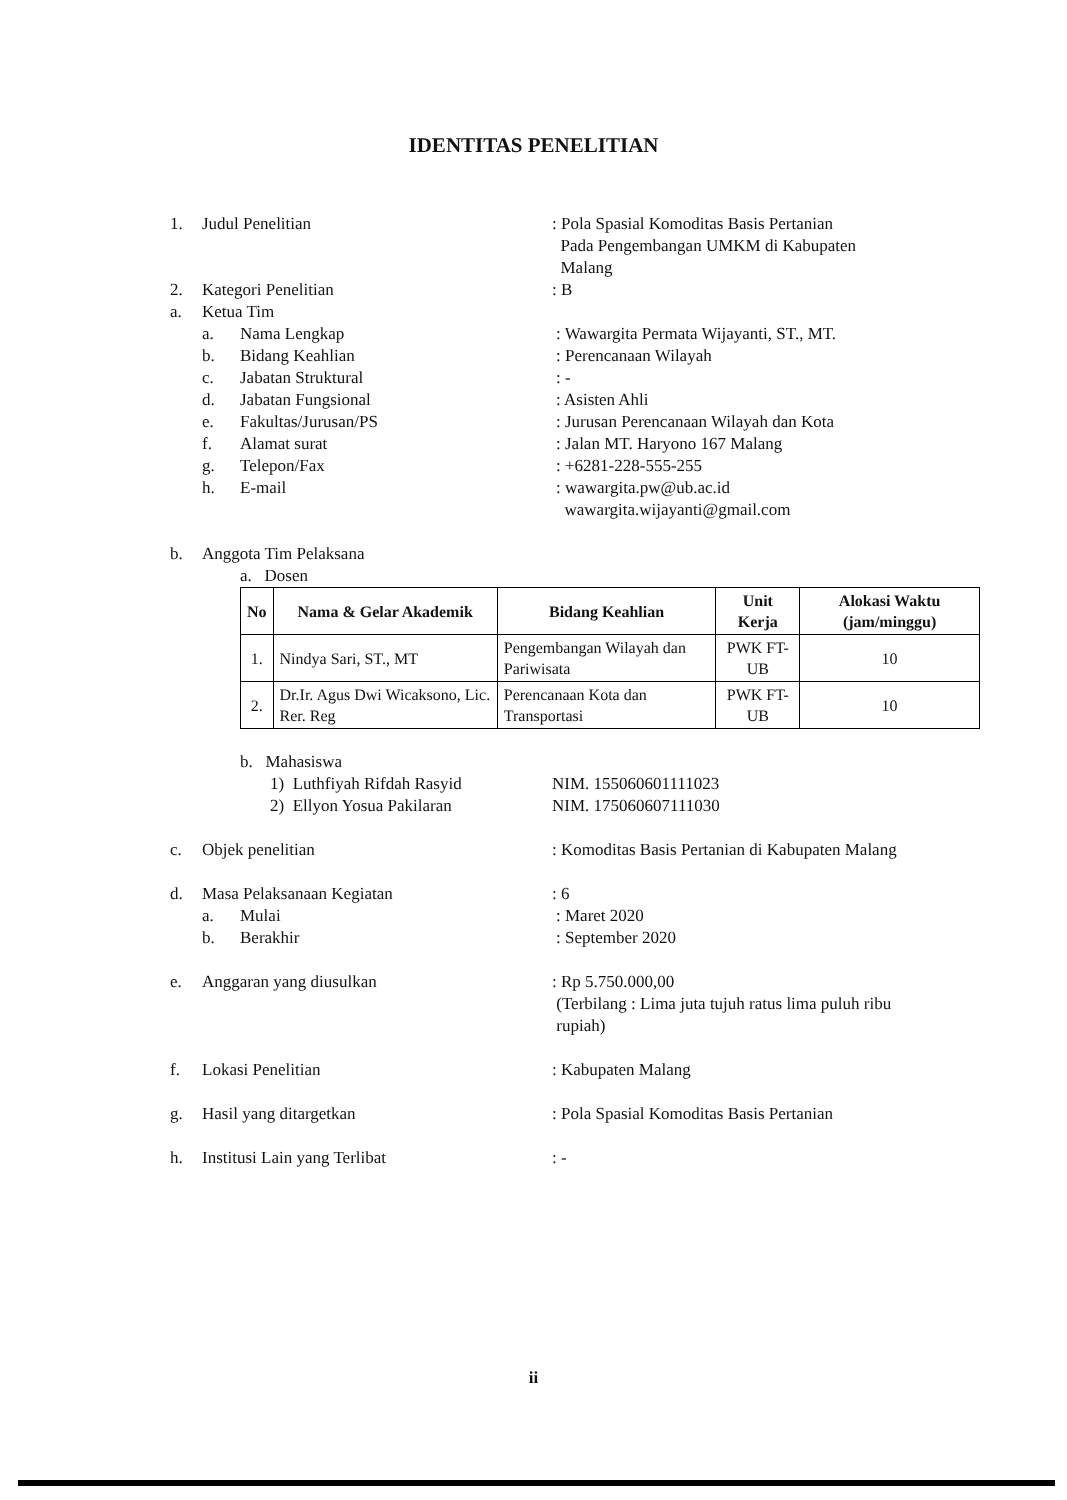IDENTITAS PENELITIAN
1. Judul Penelitian : Pola Spasial Komoditas Basis Pertanian
Pada Pengembangan UMKM di Kabupaten
Malang
2. Kategori Penelitian : B
a. Ketua Tim
a. Nama Lengkap : Wawargita Permata Wijayanti, ST., MT.
b. Bidang Keahlian : Perencanaan Wilayah
c. Jabatan Struktural : -
d. Jabatan Fungsional : Asisten Ahli
e. Fakultas/Jurusan/PS : Jurusan Perencanaan Wilayah dan Kota
f. Alamat surat : Jalan MT. Haryono 167 Malang
g. Telepon/Fax : +6281-228-555-255
h. E-mail : wawargita.pw@ub.ac.id
wawargita.wijayanti@gmail.com
b. Anggota Tim Pelaksana
a. Dosen
| No | Nama & Gelar Akademik | Bidang Keahlian | Unit Kerja | Alokasi Waktu (jam/minggu) |
| --- | --- | --- | --- | --- |
| 1. | Nindya Sari, ST., MT | Pengembangan Wilayah dan Pariwisata | PWK FT-UB | 10 |
| 2. | Dr.Ir. Agus Dwi Wicaksono, Lic. Rer. Reg | Perencanaan Kota dan Transportasi | PWK FT-UB | 10 |
b. Mahasiswa
1) Luthfiyah Rifdah Rasyid NIM. 155060601111023
2) Ellyon Yosua Pakilaran NIM. 175060607111030
c. Objek penelitian : Komoditas Basis Pertanian di Kabupaten Malang
d. Masa Pelaksanaan Kegiatan : 6
a. Mulai : Maret 2020
b. Berakhir : September 2020
e. Anggaran yang diusulkan : Rp 5.750.000,00
(Terbilang : Lima juta tujuh ratus lima puluh ribu
rupiah)
f. Lokasi Penelitian : Kabupaten Malang
g. Hasil yang ditargetkan : Pola Spasial Komoditas Basis Pertanian
h. Institusi Lain yang Terlibat : -
ii